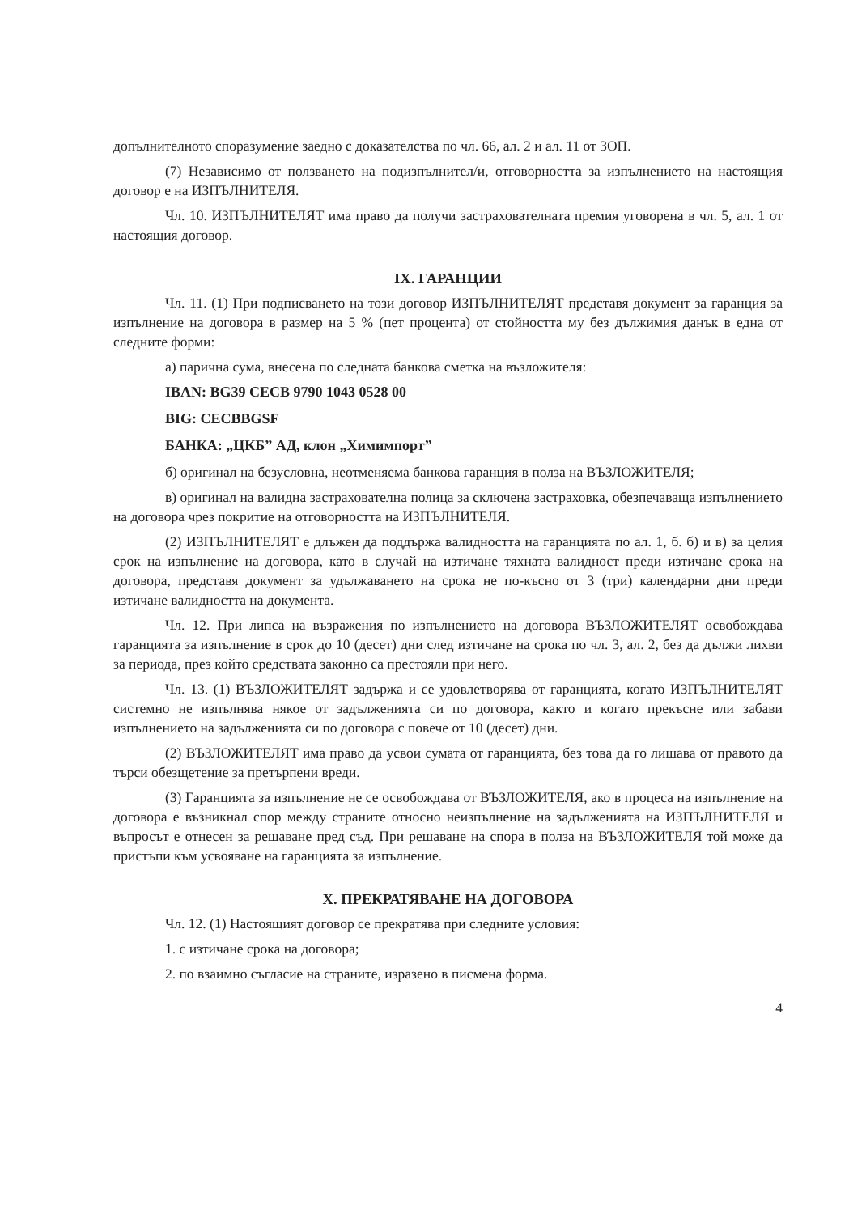допълнителното споразумение заедно с доказателства по чл. 66, ал. 2 и ал. 11 от ЗОП.
(7) Независимо от ползването на подизпълнител/и, отговорността за изпълнението на настоящия договор е на ИЗПЪЛНИТЕЛЯ.
Чл. 10. ИЗПЪЛНИТЕЛЯТ има право да получи застрахователната премия уговорена в чл. 5, ал. 1 от настоящия договор.
IX. ГАРАНЦИИ
Чл. 11. (1) При подписването на този договор ИЗПЪЛНИТЕЛЯТ представя документ за гаранция за изпълнение на договора в размер на 5 % (пет процента) от стойността му без дължимия данък в една от следните форми:
а) парична сума, внесена по следната банкова сметка на възложителя:
IBAN: BG39 CECB 9790 1043 0528 00
BIG: CECBBGSF
БАНКА: „ЦКБ” АД, клон „Химимпорт”
б) оригинал на безусловна, неотменяема банкова гаранция в полза на ВЪЗЛОЖИТЕЛЯ;
в) оригинал на валидна застрахователна полица за сключена застраховка, обезпечаваща изпълнението на договора чрез покритие на отговорността на ИЗПЪЛНИТЕЛЯ.
(2) ИЗПЪЛНИТЕЛЯТ е длъжен да поддържа валидността на гаранцията по ал. 1, б. б) и в) за целия срок на изпълнение на договора, като в случай на изтичане тяхната валидност преди изтичане срока на договора, представя документ за удължаването на срока не по-късно от 3 (три) календарни дни преди изтичане валидността на документа.
Чл. 12. При липса на възражения по изпълнението на договора ВЪЗЛОЖИТЕЛЯТ освобождава гаранцията за изпълнение в срок до 10 (десет) дни след изтичане на срока по чл. 3, ал. 2, без да дължи лихви за периода, през който средствата законно са престояли при него.
Чл. 13. (1) ВЪЗЛОЖИТЕЛЯТ задържа и се удовлетворява от гаранцията, когато ИЗПЪЛНИТЕЛЯТ системно не изпълнява някое от задълженията си по договора, както и когато прекъсне или забави изпълнението на задълженията си по договора с повече от 10 (десет) дни.
(2) ВЪЗЛОЖИТЕЛЯТ има право да усвои сумата от гаранцията, без това да го лишава от правото да търси обезщетение за претърпени вреди.
(3) Гаранцията за изпълнение не се освобождава от ВЪЗЛОЖИТЕЛЯ, ако в процеса на изпълнение на договора е възникнал спор между страните относно неизпълнение на задълженията на ИЗПЪЛНИТЕЛЯ и въпросът е отнесен за решаване пред съд. При решаване на спора в полза на ВЪЗЛОЖИТЕЛЯ той може да пристъпи към усвояване на гаранцията за изпълнение.
X. ПРЕКРАТЯВАНЕ НА ДОГОВОРА
Чл. 12. (1) Настоящият договор се прекратява при следните условия:
1. с изтичане срока на договора;
2. по взаимно съгласие на страните, изразено в писмена форма.
4